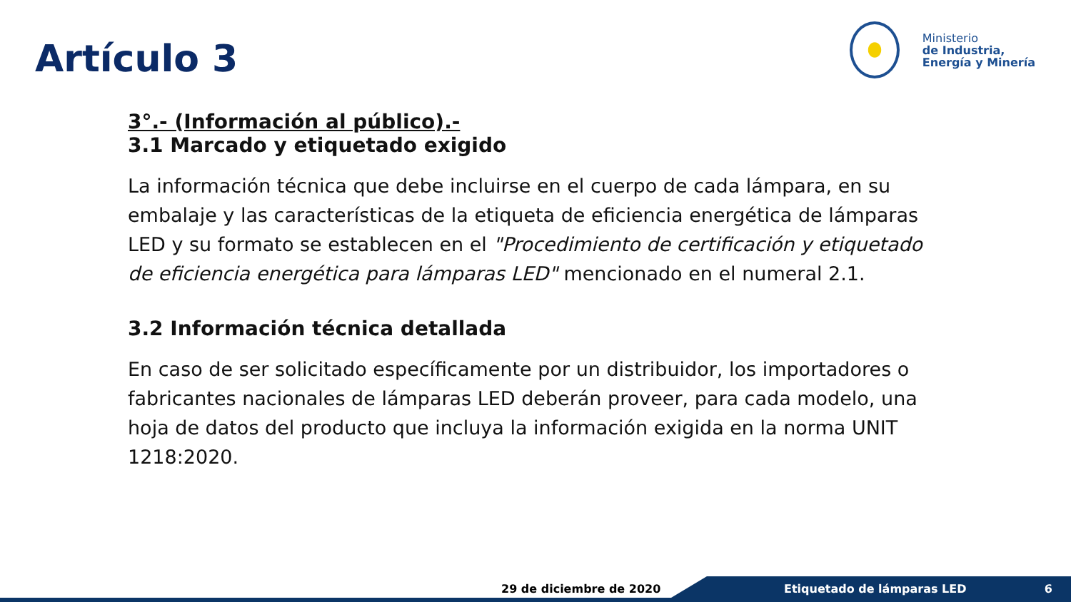Artículo 3
Ministerio
de Industria,
Energía y Minería
3°.- (Información al público).-
3.1 Marcado y etiquetado exigido
La información técnica que debe incluirse en el cuerpo de cada lámpara, en su embalaje y las características de la etiqueta de eficiencia energética de lámparas LED y su formato se establecen en el "Procedimiento de certificación y etiquetado de eficiencia energética para lámparas LED" mencionado en el numeral 2.1.
3.2 Información técnica detallada
En caso de ser solicitado específicamente por un distribuidor, los importadores o fabricantes nacionales de lámparas LED deberán proveer, para cada modelo, una hoja de datos del producto que incluya la información exigida en la norma UNIT 1218:2020.
29 de diciembre de 2020 Etiquetado de lámparas LED 6